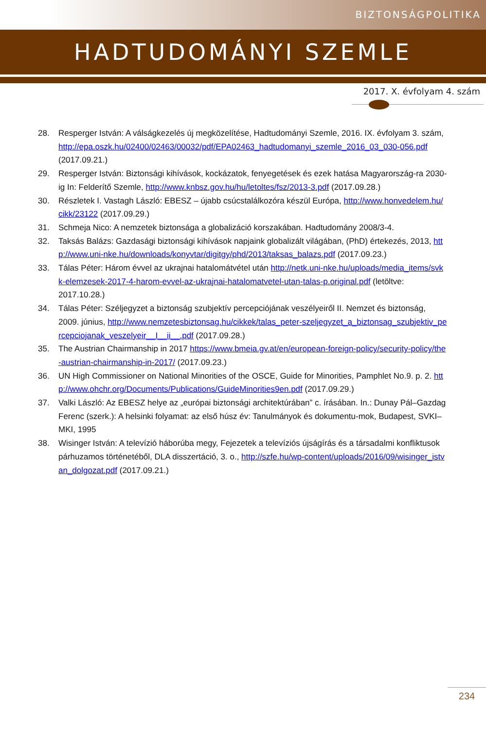BIZTONSÁGPOLITIKA
HADTUDOMÁNYI SZEMLE
2017. X. évfolyam 4. szám
28. Resperger István: A válságkezelés új megközelítése, Hadtudományi Szemle, 2016. IX. évfolyam 3. szám, http://epa.oszk.hu/02400/02463/00032/pdf/EPA02463_hadtudomanyi_szemle_2016_03_030-056.pdf (2017.09.21.)
29. Resperger István: Biztonsági kihívások, kockázatok, fenyegetések és ezek hatása Magyarország-ra 2030-ig In: Felderítő Szemle, http://www.knbsz.gov.hu/hu/letoltes/fsz/2013-3.pdf (2017.09.28.)
30. Részletek I. Vastagh László: EBESZ – újabb csúcstalálkozóra készül Európa, http://www.honvedelem.hu/cikk/23122 (2017.09.29.)
31. Schmeja Nico: A nemzetek biztonsága a globalizáció korszakában. Hadtudomány 2008/3-4.
32. Taksás Balázs: Gazdasági biztonsági kihívások napjaink globalizált világában, (PhD) értekezés, 2013, http://www.uni-nke.hu/downloads/konyvtar/digitgy/phd/2013/taksas_balazs.pdf (2017.09.23.)
33. Tálas Péter: Három évvel az ukrajnai hatalomátvétel után http://netk.uni-nke.hu/uploads/media_items/svkk-elemzesek-2017-4-harom-evvel-az-ukrajnai-hatalomatvetel-utan-talas-p.original.pdf (letöltve: 2017.10.28.)
34. Tálas Péter: Széljegyzet a biztonság szubjektív percepciójának veszélyeiről II. Nemzet és biztonság, 2009. június, http://www.nemzetesbiztonsag.hu/cikkek/talas_peter-szeljegyzet_a_biztonsag_szubjektiv_percepciojanak_veszelyeir__I__ii__.pdf (2017.09.28.)
35. The Austrian Chairmanship in 2017 https://www.bmeia.gv.at/en/european-foreign-policy/security-policy/the-austrian-chairmanship-in-2017/ (2017.09.23.)
36. UN High Commissioner on National Minorities of the OSCE, Guide for Minorities, Pamphlet No.9. p. 2. http://www.ohchr.org/Documents/Publications/GuideMinorities9en.pdf (2017.09.29.)
37. Valki László: Az EBESZ helye az „európai biztonsági architektúrában” c. írásában. In.: Dunay Pál–Gazdag Ferenc (szerk.): A helsinki folyamat: az első húsz év: Tanulmányok és dokumentu-mok, Budapest, SVKI–MKI, 1995
38. Wisinger István: A televízió háborúba megy, Fejezetek a televíziós újságírás és a társadalmi konfliktusok párhuzamos történetéből, DLA disszertáció, 3. o., http://szfe.hu/wp-content/uploads/2016/09/wisinger_istvan_dolgozat.pdf (2017.09.21.)
234